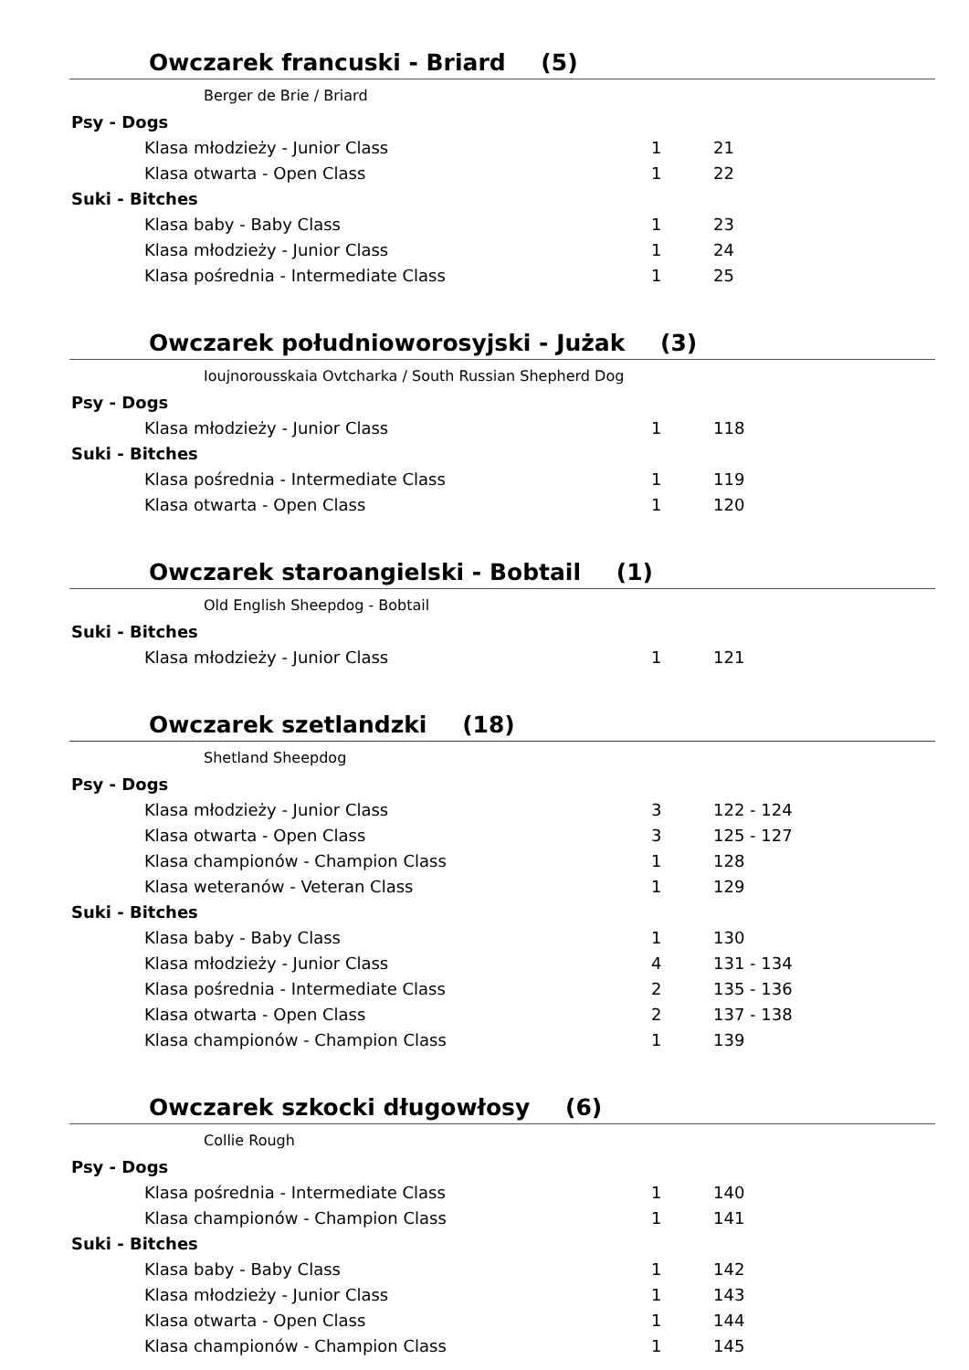Owczarek francuski - Briard (5)
Berger de Brie / Briard
| Psy - Dogs | | |
| Klasa młodzieży - Junior Class | 1 | 21 |
| Klasa otwarta - Open Class | 1 | 22 |
| Suki - Bitches | | |
| Klasa baby - Baby Class | 1 | 23 |
| Klasa młodzieży - Junior Class | 1 | 24 |
| Klasa pośrednia - Intermediate Class | 1 | 25 |
Owczarek południoworosyjski - Jużak (3)
Ioujnorousskaia Ovtcharka / South Russian Shepherd Dog
| Psy - Dogs | | |
| Klasa młodzieży - Junior Class | 1 | 118 |
| Suki - Bitches | | |
| Klasa pośrednia - Intermediate Class | 1 | 119 |
| Klasa otwarta - Open Class | 1 | 120 |
Owczarek staroangielski - Bobtail (1)
Old English Sheepdog - Bobtail
| Suki - Bitches | | |
| Klasa młodzieży - Junior Class | 1 | 121 |
Owczarek szetlandzki (18)
Shetland Sheepdog
| Psy - Dogs | | |
| Klasa młodzieży - Junior Class | 3 | 122 - 124 |
| Klasa otwarta - Open Class | 3 | 125 - 127 |
| Klasa championów - Champion Class | 1 | 128 |
| Klasa weteranów - Veteran Class | 1 | 129 |
| Suki - Bitches | | |
| Klasa baby - Baby Class | 1 | 130 |
| Klasa młodzieży - Junior Class | 4 | 131 - 134 |
| Klasa pośrednia - Intermediate Class | 2 | 135 - 136 |
| Klasa otwarta - Open Class | 2 | 137 - 138 |
| Klasa championów - Champion Class | 1 | 139 |
Owczarek szkocki długowłosy (6)
Collie Rough
| Psy - Dogs | | |
| Klasa pośrednia - Intermediate Class | 1 | 140 |
| Klasa championów - Champion Class | 1 | 141 |
| Suki - Bitches | | |
| Klasa baby - Baby Class | 1 | 142 |
| Klasa młodzieży - Junior Class | 1 | 143 |
| Klasa otwarta - Open Class | 1 | 144 |
| Klasa championów - Champion Class | 1 | 145 |